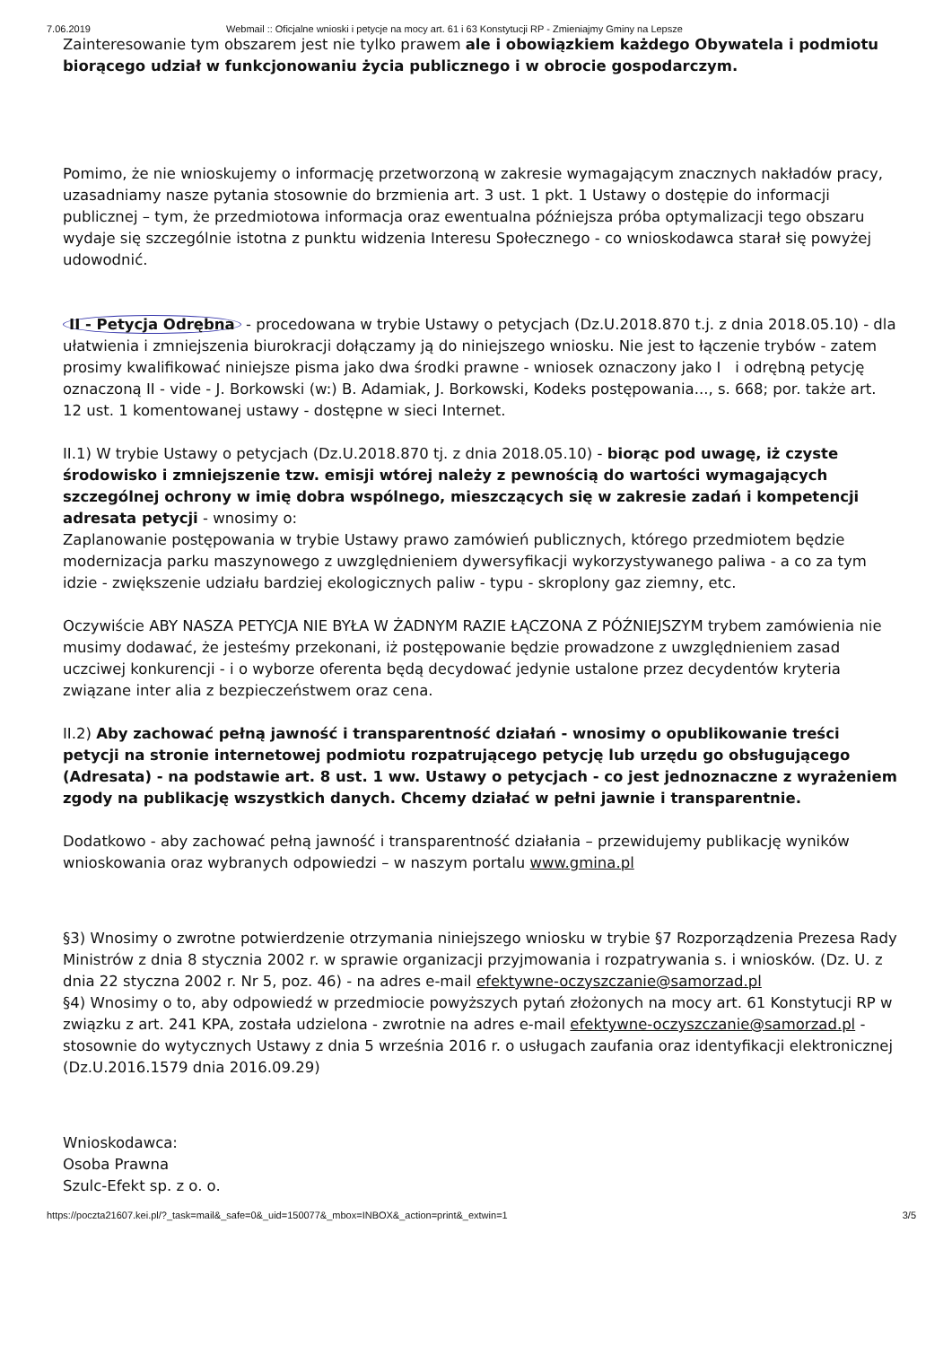7.06.2019 Webmail :: Oficjalne wnioski i petycje na mocy art. 61 i 63 Konstytucji RP - Zmieniajmy Gminy na Lepsze
Zainteresowanie tym obszarem jest nie tylko prawem ale i obowiązkiem każdego Obywatela i podmiotu biorącego udział w funkcjonowaniu życia publicznego i w obrocie gospodarczym.
Pomimo, że nie wnioskujemy o informację przetworzoną w zakresie wymagającym znacznych nakładów pracy, uzasadniamy nasze pytania stosownie do brzmienia art. 3 ust. 1 pkt. 1 Ustawy o dostępie do informacji publicznej – tym, że przedmiotowa informacja oraz ewentualna późniejsza próba optymalizacji tego obszaru wydaje się szczególnie istotna z punktu widzenia Interesu Społecznego - co wnioskodawca starał się powyżej udowodnić.
II - Petycja Odrębna - procedowana w trybie Ustawy o petycjach (Dz.U.2018.870 t.j. z dnia 2018.05.10) - dla ułatwienia i zmniejszenia biurokracji dołączamy ją do niniejszego wniosku. Nie jest to łączenie trybów - zatem prosimy kwalifikować niniejsze pisma jako dwa środki prawne - wniosek oznaczony jako I i odrębną petycję oznaczoną II - vide - J. Borkowski (w:) B. Adamiak, J. Borkowski, Kodeks postępowania..., s. 668; por. także art. 12 ust. 1 komentowanej ustawy - dostępne w sieci Internet.
II.1) W trybie Ustawy o petycjach (Dz.U.2018.870 tj. z dnia 2018.05.10) - biorąc pod uwagę, iż czyste środowisko i zmniejszenie tzw. emisji wtórej należy z pewnością do wartości wymagających szczególnej ochrony w imię dobra wspólnego, mieszczących się w zakresie zadań i kompetencji adresata petycji - wnosimy o:
Zaplanowanie postępowania w trybie Ustawy prawo zamówień publicznych, którego przedmiotem będzie modernizacja parku maszynowego z uwzględnieniem dywersyfikacji wykorzystywanego paliwa - a co za tym idzie - zwiększenie udziału bardziej ekologicznych paliw - typu - skroplony gaz ziemny, etc.
Oczywiście ABY NASZA PETYCJA NIE BYŁA W ŻADNYM RAZIE ŁĄCZONA Z PÓŹNIEJSZYM trybem zamówienia nie musimy dodawać, że jesteśmy przekonani, iż postępowanie będzie prowadzone z uwzględnieniem zasad uczciwej konkurencji - i o wyborze oferenta będą decydować jedynie ustalone przez decydentów kryteria związane inter alia z bezpieczeństwem oraz cena.
II.2) Aby zachować pełną jawność i transparentność działań - wnosimy o opublikowanie treści petycji na stronie internetowej podmiotu rozpatrującego petycję lub urzędu go obsługującego (Adresata) - na podstawie art. 8 ust. 1 ww. Ustawy o petycjach - co jest jednoznaczne z wyrażeniem zgody na publikację wszystkich danych. Chcemy działać w pełni jawnie i transparentnie.
Dodatkowo - aby zachować pełną jawność i transparentność działania – przewidujemy publikację wyników wnioskowania oraz wybranych odpowiedzi – w naszym portalu www.gmina.pl
§3) Wnosimy o zwrotne potwierdzenie otrzymania niniejszego wniosku w trybie §7 Rozporządzenia Prezesa Rady Ministrów z dnia 8 stycznia 2002 r. w sprawie organizacji przyjmowania i rozpatrywania s. i wniosków. (Dz. U. z dnia 22 styczna 2002 r. Nr 5, poz. 46) - na adres e-mail efektywne-oczyszczanie@samorzad.pl
§4) Wnosimy o to, aby odpowiedź w przedmiocie powyższych pytań złożonych na mocy art. 61 Konstytucji RP w związku z art. 241 KPA, została udzielona - zwrotnie na adres e-mail efektywne-oczyszczanie@samorzad.pl - stosownie do wytycznych Ustawy z dnia 5 września 2016 r. o usługach zaufania oraz identyfikacji elektronicznej (Dz.U.2016.1579 dnia 2016.09.29)
Wnioskodawca:
Osoba Prawna
Szulc-Efekt sp. z o. o.
https://poczta21607.kei.pl/?_task=mail&_safe=0&_uid=150077&_mbox=INBOX&_action=print&_extwin=1 3/5